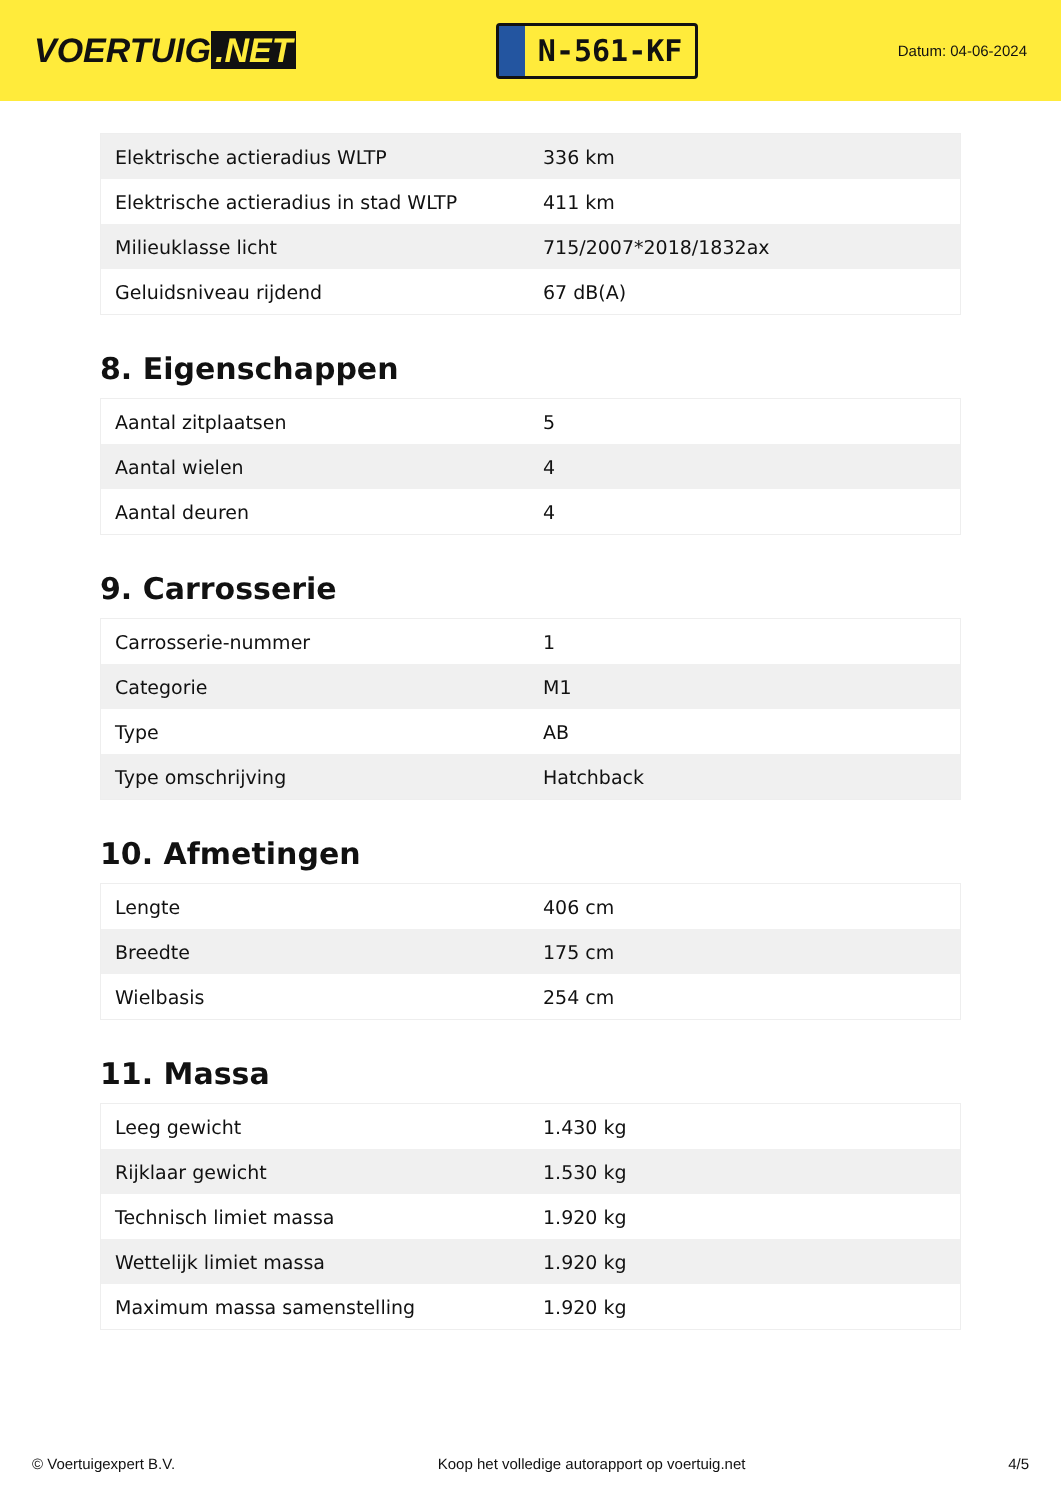VOERTUIG.NET
N-561-KF
Datum: 04-06-2024
| Elektrische actieradius WLTP | 336 km |
| Elektrische actieradius in stad WLTP | 411 km |
| Milieuklasse licht | 715/2007*2018/1832ax |
| Geluidsniveau rijdend | 67 dB(A) |
8. Eigenschappen
| Aantal zitplaatsen | 5 |
| Aantal wielen | 4 |
| Aantal deuren | 4 |
9. Carrosserie
| Carrosserie-nummer | 1 |
| Categorie | M1 |
| Type | AB |
| Type omschrijving | Hatchback |
10. Afmetingen
| Lengte | 406 cm |
| Breedte | 175 cm |
| Wielbasis | 254 cm |
11. Massa
| Leeg gewicht | 1.430 kg |
| Rijklaar gewicht | 1.530 kg |
| Technisch limiet massa | 1.920 kg |
| Wettelijk limiet massa | 1.920 kg |
| Maximum massa samenstelling | 1.920 kg |
© Voertuigexpert B.V. Koop het volledige autorapport op voertuig.net 4/5